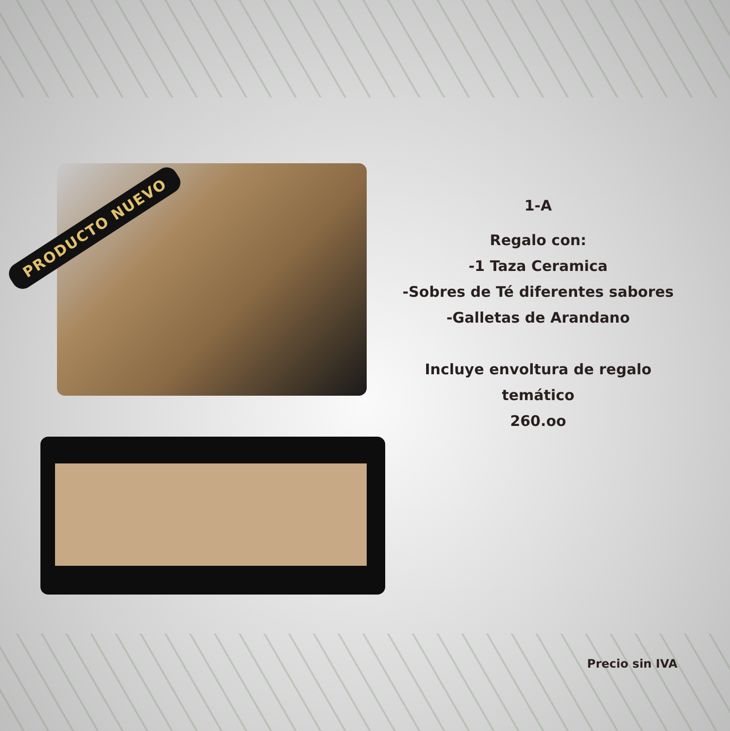PRODUCTO NUEVO
1-A
Regalo con:
-1 Taza Ceramica
-Sobres de Té diferentes sabores
-Galletas de Arandano
Incluye envoltura de regalo
temático
260.oo
Precio sin IVA